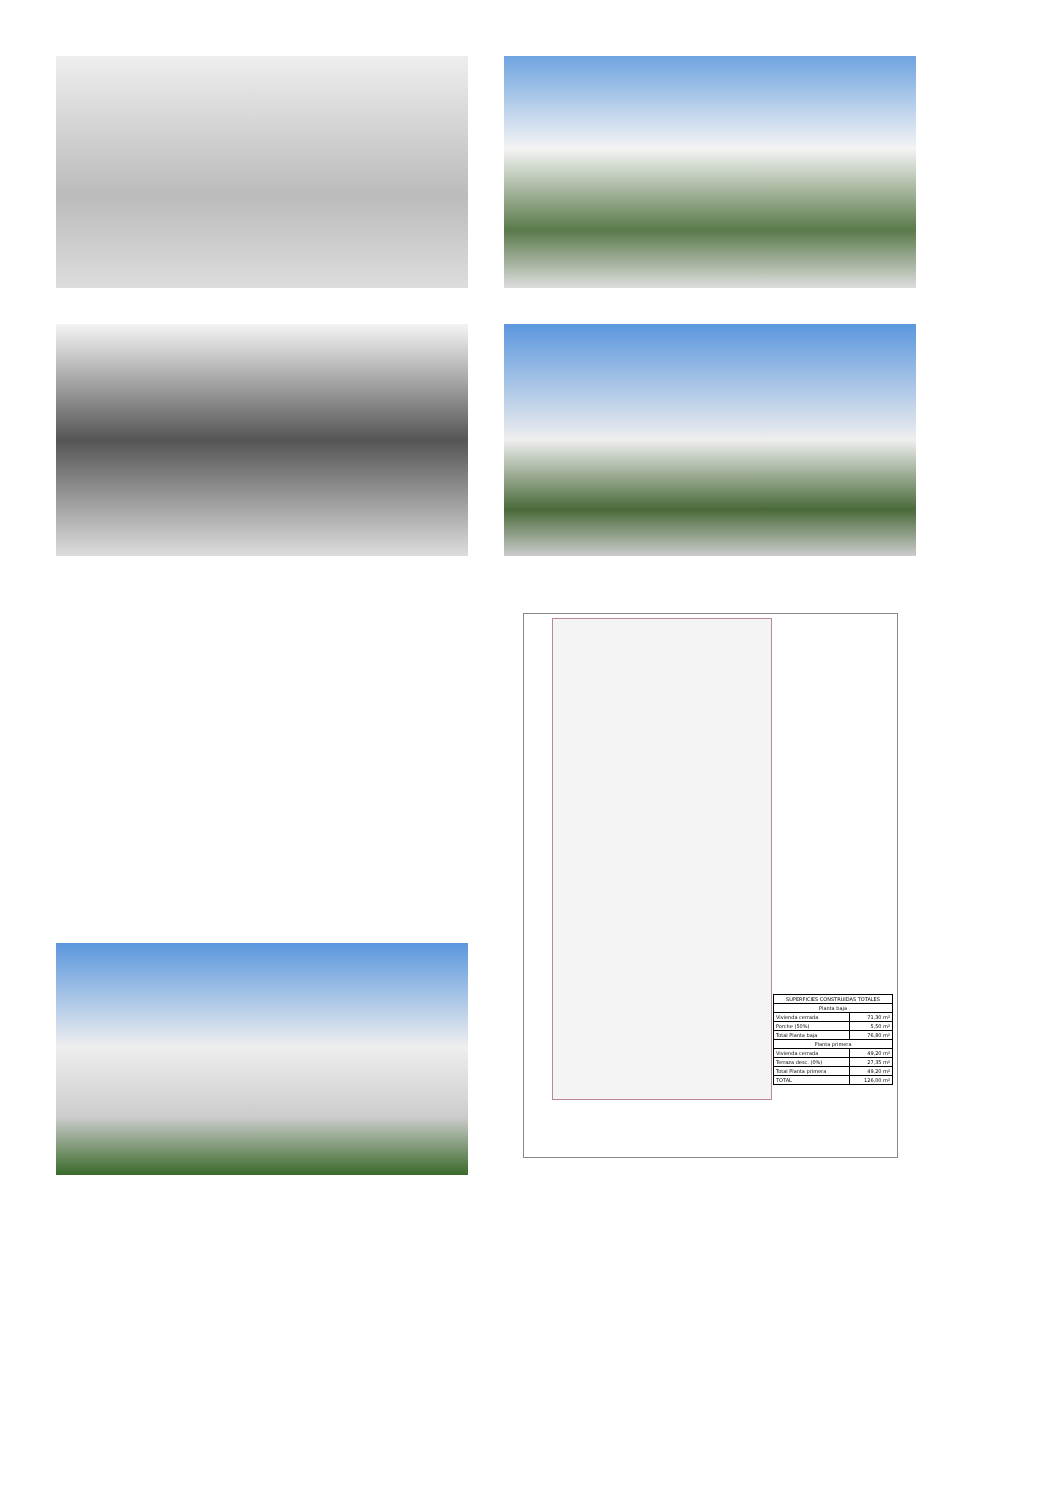| SUPERFICIES CONSTRUIDAS TOTALES | |
| --- | --- |
| Planta baja | |
| Vivienda cerrada | 71,30 m² |
| Porche (50%) | 5,50 m² |
| Total Planta baja | 76,80 m² |
| Planta primera | |
| Vivienda cerrada | 49,20 m² |
| Terraza desc. (0%) | 27,35 m² |
| Total Planta primera | 49,20 m² |
| TOTAL | 126,00 m² |